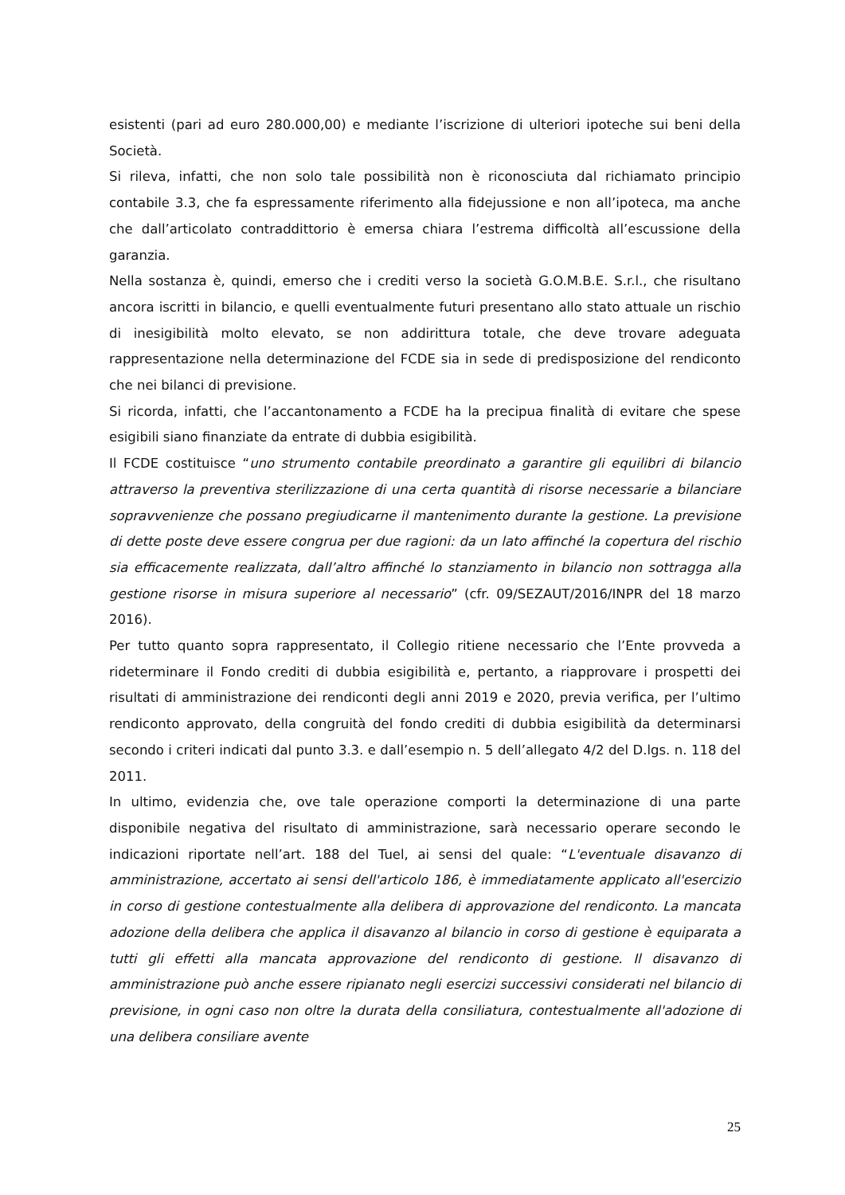esistenti (pari ad euro 280.000,00) e mediante l’iscrizione di ulteriori ipoteche sui beni della Società.
Si rileva, infatti, che non solo tale possibilità non è riconosciuta dal richiamato principio contabile 3.3, che fa espressamente riferimento alla fidejussione e non all’ipoteca, ma anche che dall’articolato contraddittorio è emersa chiara l’estrema difficoltà all’escussione della garanzia.
Nella sostanza è, quindi, emerso che i crediti verso la società G.O.M.B.E. S.r.l., che risultano ancora iscritti in bilancio, e quelli eventualmente futuri presentano allo stato attuale un rischio di inesigibilità molto elevato, se non addirittura totale, che deve trovare adeguata rappresentazione nella determinazione del FCDE sia in sede di predisposizione del rendiconto che nei bilanci di previsione.
Si ricorda, infatti, che l’accantonamento a FCDE ha la precipua finalità di evitare che spese esigibili siano finanziate da entrate di dubbia esigibilità.
Il FCDE costituisce “uno strumento contabile preordinato a garantire gli equilibri di bilancio attraverso la preventiva sterilizzazione di una certa quantità di risorse necessarie a bilanciare sopravvenienze che possano pregiudicarne il mantenimento durante la gestione. La previsione di dette poste deve essere congrua per due ragioni: da un lato affinché la copertura del rischio sia efficacemente realizzata, dall’altro affinché lo stanziamento in bilancio non sottragga alla gestione risorse in misura superiore al necessario” (cfr. 09/SEZAUT/2016/INPR del 18 marzo 2016).
Per tutto quanto sopra rappresentato, il Collegio ritiene necessario che l’Ente provveda a rideterminare il Fondo crediti di dubbia esigibilità e, pertanto, a riapprovare i prospetti dei risultati di amministrazione dei rendiconti degli anni 2019 e 2020, previa verifica, per l’ultimo rendiconto approvato, della congruità del fondo crediti di dubbia esigibilità da determinarsi secondo i criteri indicati dal punto 3.3. e dall’esempio n. 5 dell’allegato 4/2 del D.lgs. n. 118 del 2011.
In ultimo, evidenzia che, ove tale operazione comporti la determinazione di una parte disponibile negativa del risultato di amministrazione, sarà necessario operare secondo le indicazioni riportate nell’art. 188 del Tuel, ai sensi del quale: “L'eventuale disavanzo di amministrazione, accertato ai sensi dell'articolo 186, è immediatamente applicato all'esercizio in corso di gestione contestualmente alla delibera di approvazione del rendiconto. La mancata adozione della delibera che applica il disavanzo al bilancio in corso di gestione è equiparata a tutti gli effetti alla mancata approvazione del rendiconto di gestione. Il disavanzo di amministrazione può anche essere ripianato negli esercizi successivi considerati nel bilancio di previsione, in ogni caso non oltre la durata della consiliatura, contestualmente all'adozione di una delibera consiliare avente
25